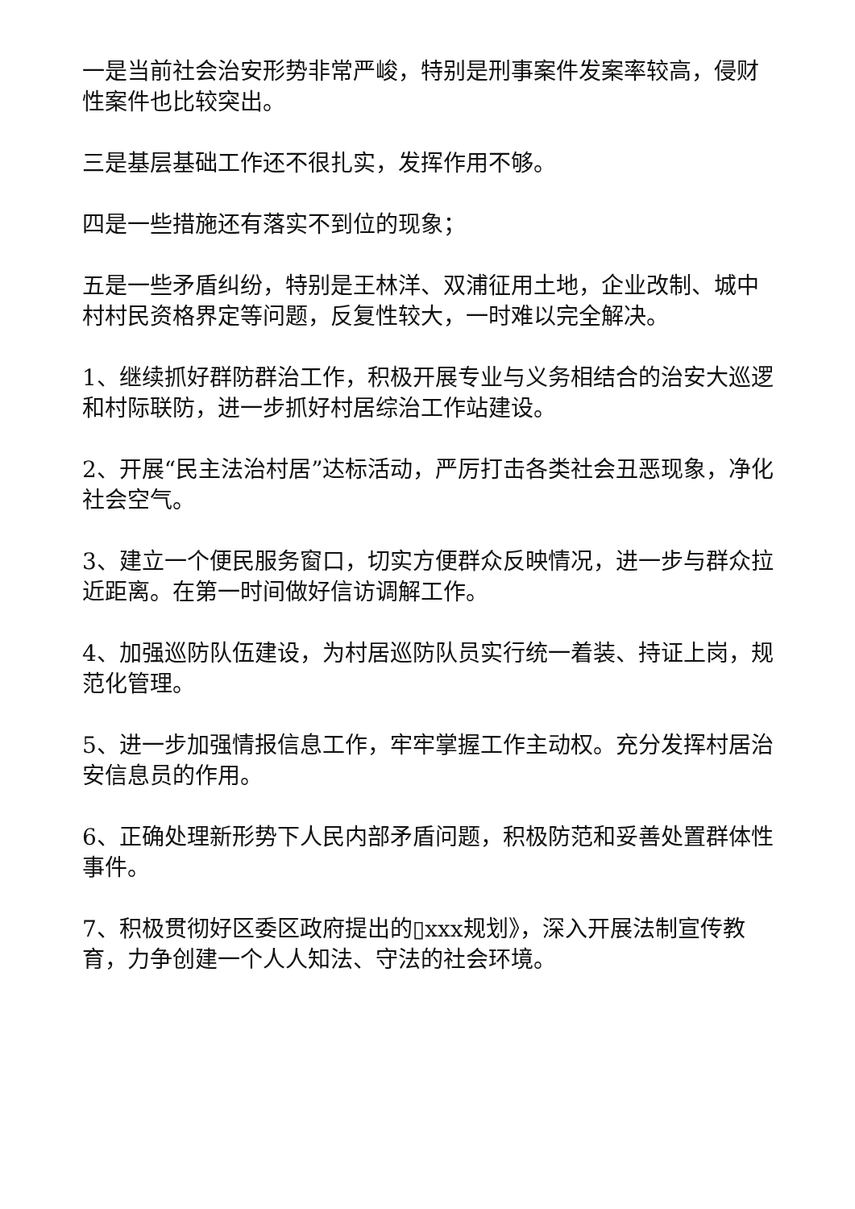一是当前社会治安形势非常严峻，特别是刑事案件发案率较高，侵财性案件也比较突出。
三是基层基础工作还不很扎实，发挥作用不够。
四是一些措施还有落实不到位的现象；
五是一些矛盾纠纷，特别是王林洋、双浦征用土地，企业改制、城中村村民资格界定等问题，反复性较大，一时难以完全解决。
1、继续抓好群防群治工作，积极开展专业与义务相结合的治安大巡逻和村际联防，进一步抓好村居综治工作站建设。
2、开展“民主法治村居”达标活动，严厉打击各类社会丑恶现象，净化社会空气。
3、建立一个便民服务窗口，切实方便群众反映情况，进一步与群众拉近距离。在第一时间做好信访调解工作。
4、加强巡防队伍建设，为村居巡防队员实行统一着装、持证上岗，规范化管理。
5、进一步加强情报信息工作，牢牢掌握工作主动权。充分发挥村居治安信息员的作用。
6、正确处理新形势下人民内部矛盾问题，积极防范和妥善处置群体性事件。
7、积极贯彻好区委区政府提出的▯xxx规划》，深入开展法制宣传教育，力争创建一个人人知法、守法的社会环境。